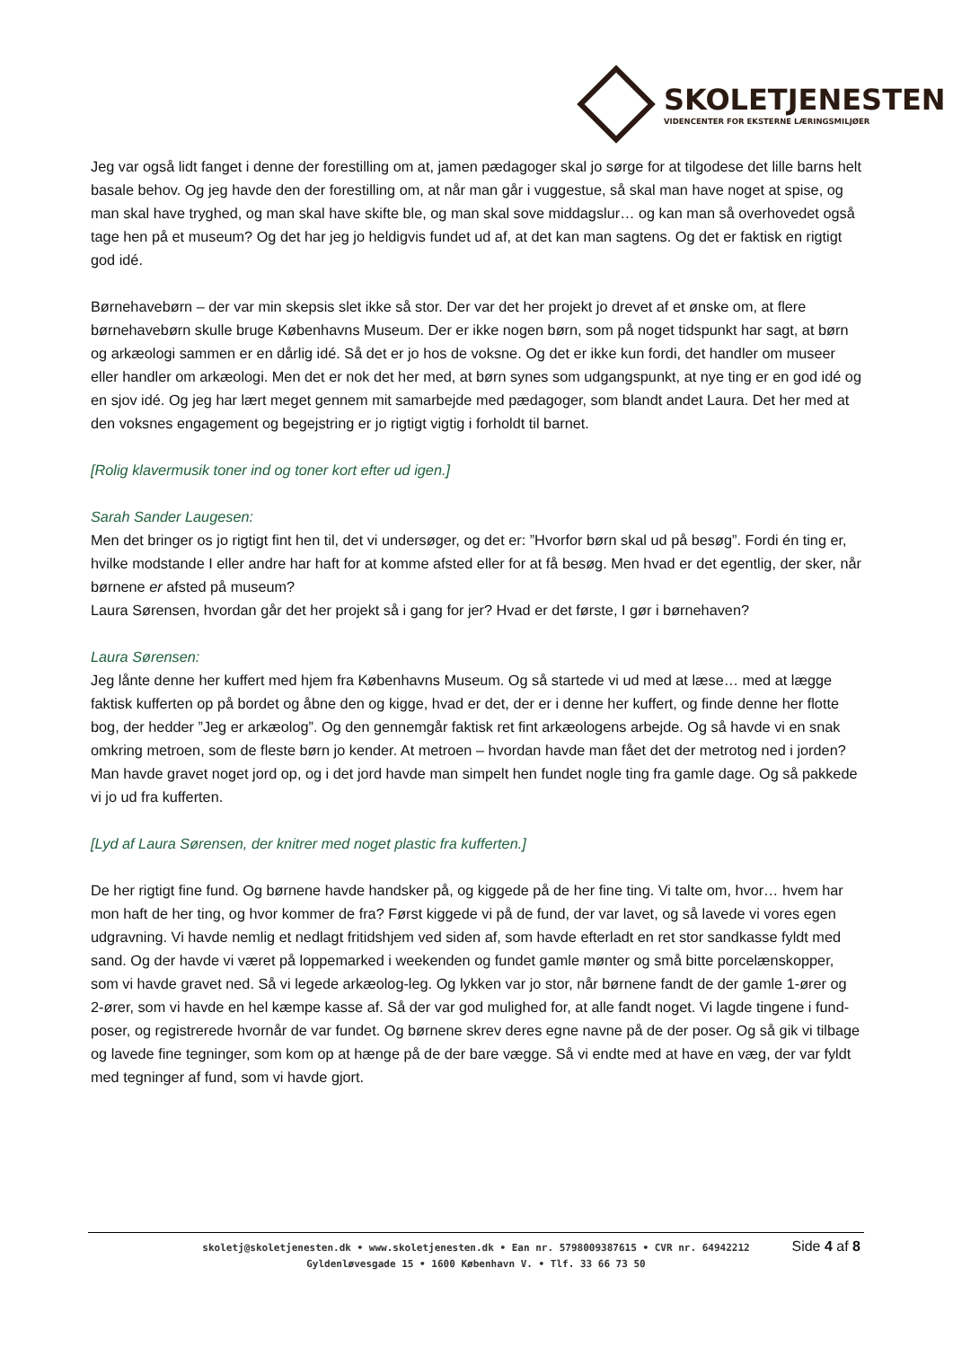SKOLETJENESTEN
VIDENCENTER FOR EKSTERNE LÆRINGSMILJØER
Jeg var også lidt fanget i denne der forestilling om at, jamen pædagoger skal jo sørge for at tilgodese det lille barns helt basale behov. Og jeg havde den der forestilling om, at når man går i vuggestue, så skal man have noget at spise, og man skal have tryghed, og man skal have skifte ble, og man skal sove middagslur… og kan man så overhovedet også tage hen på et museum? Og det har jeg jo heldigvis fundet ud af, at det kan man sagtens. Og det er faktisk en rigtigt god idé.
Børnehavebørn – der var min skepsis slet ikke så stor. Der var det her projekt jo drevet af et ønske om, at flere børnehavebørn skulle bruge Københavns Museum. Der er ikke nogen børn, som på noget tidspunkt har sagt, at børn og arkæologi sammen er en dårlig idé. Så det er jo hos de voksne. Og det er ikke kun fordi, det handler om museer eller handler om arkæologi. Men det er nok det her med, at børn synes som udgangspunkt, at nye ting er en god idé og en sjov idé. Og jeg har lært meget gennem mit samarbejde med pædagoger, som blandt andet Laura. Det her med at den voksnes engagement og begejstring er jo rigtigt vigtig i forholdt til barnet.
[Rolig klavermusik toner ind og toner kort efter ud igen.]
Sarah Sander Laugesen:
Men det bringer os jo rigtigt fint hen til, det vi undersøger, og det er: ”Hvorfor børn skal ud på besøg”. Fordi én ting er, hvilke modstande I eller andre har haft for at komme afsted eller for at få besøg. Men hvad er det egentlig, der sker, når børnene er afsted på museum?
Laura Sørensen, hvordan går det her projekt så i gang for jer? Hvad er det første, I gør i børnehaven?
Laura Sørensen:
Jeg lånte denne her kuffert med hjem fra Københavns Museum. Og så startede vi ud med at læse… med at lægge faktisk kufferten op på bordet og åbne den og kigge, hvad er det, der er i denne her kuffert, og finde denne her flotte bog, der hedder ”Jeg er arkæolog”. Og den gennemgår faktisk ret fint arkæologens arbejde. Og så havde vi en snak omkring metroen, som de fleste børn jo kender. At metroen – hvordan havde man fået det der metrotog ned i jorden? Man havde gravet noget jord op, og i det jord havde man simpelt hen fundet nogle ting fra gamle dage. Og så pakkede vi jo ud fra kufferten.
[Lyd af Laura Sørensen, der knitrer med noget plastic fra kufferten.]
De her rigtigt fine fund. Og børnene havde handsker på, og kiggede på de her fine ting. Vi talte om, hvor… hvem har mon haft de her ting, og hvor kommer de fra? Først kiggede vi på de fund, der var lavet, og så lavede vi vores egen udgravning. Vi havde nemlig et nedlagt fritidshjem ved siden af, som havde efterladt en ret stor sandkasse fyldt med sand. Og der havde vi været på loppemarked i weekenden og fundet gamle mønter og små bitte porcelænskopper, som vi havde gravet ned. Så vi legede arkæolog-leg. Og lykken var jo stor, når børnene fandt de der gamle 1-ører og 2-ører, som vi havde en hel kæmpe kasse af. Så der var god mulighed for, at alle fandt noget. Vi lagde tingene i fund-poser, og registrerede hvornår de var fundet. Og børnene skrev deres egne navne på de der poser. Og så gik vi tilbage og lavede fine tegninger, som kom op at hænge på de der bare vægge. Så vi endte med at have en væg, der var fyldt med tegninger af fund, som vi havde gjort.
skoletj@skoletjenesten.dk • www.skoletjenesten.dk • Ean nr. 5798009387615 • CVR nr. 64942212
Gyldenløvesgade 15 • 1600 København V. • Tlf. 33 66 73 50
Side 4 af 8